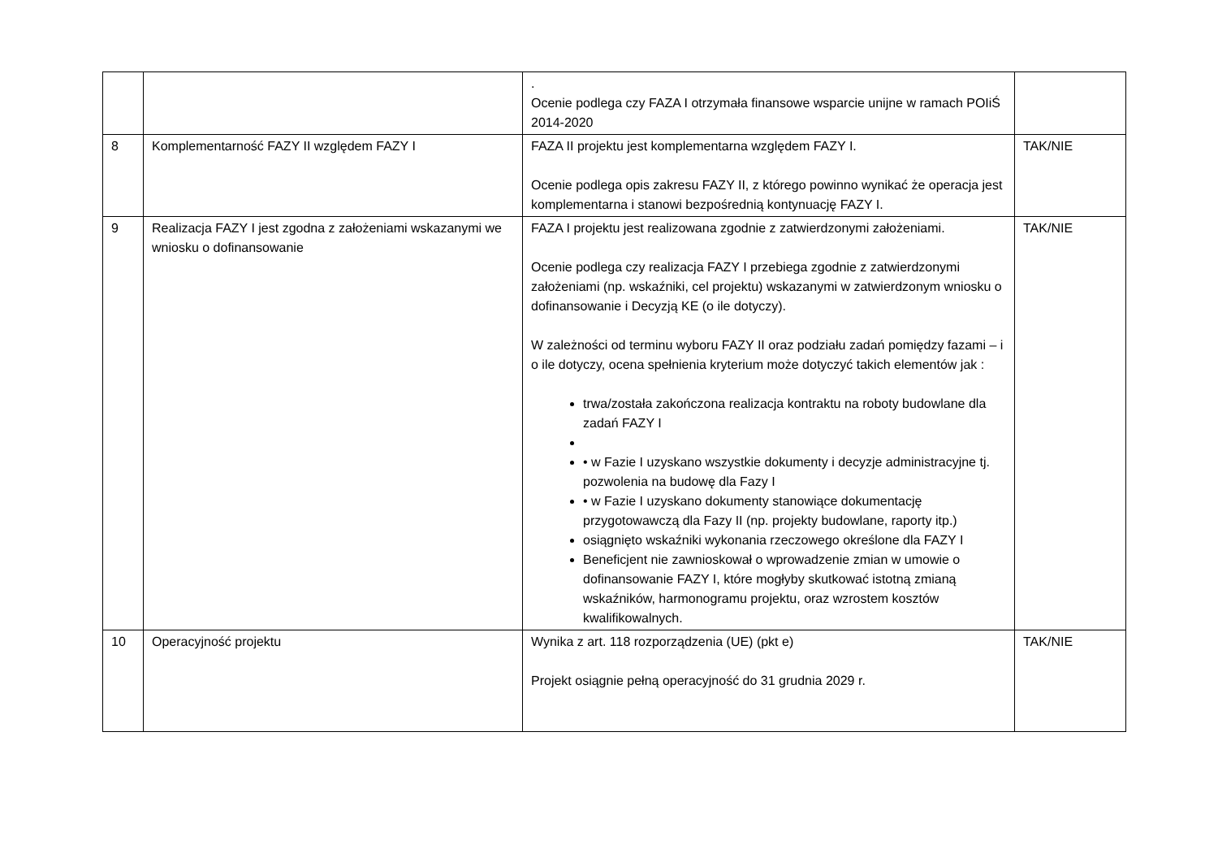| | | . Ocenie podlega czy FAZA I otrzymała finansowe wsparcie unijne w ramach POIiŚ 2014-2020 | |
| 8 | Komplementarność FAZY II względem FAZY I | FAZA II projektu jest komplementarna względem FAZY I. Ocenie podlega opis zakresu FAZY II, z którego powinno wynikać że operacja jest komplementarna i stanowi bezpośrednią kontynuację FAZY I. | TAK/NIE |
| 9 | Realizacja FAZY I jest zgodna z założeniami wskazanymi we wniosku o dofinansowanie | FAZA I projektu jest realizowana zgodnie z zatwierdzonymi założeniami. Ocenie podlega czy realizacja FAZY I przebiega zgodnie z zatwierdzonymi założeniami (np. wskaźniki, cel projektu) wskazanymi w zatwierdzonym wniosku o dofinansowanie i Decyzją KE (o ile dotyczy). W zależności od terminu wyboru FAZY II oraz podziału zadań pomiędzy fazami – i o ile dotyczy, ocena spełnienia kryterium może dotyczyć takich elementów jak : trwa/została zakończona realizacja kontraktu na roboty budowlane dla zadań FAZY I • w Fazie I uzyskano wszystkie dokumenty i decyzje administracyjne tj. pozwolenia na budowę dla Fazy I • w Fazie I uzyskano dokumenty stanowiące dokumentację przygotowawczą dla Fazy II (np. projekty budowlane, raporty itp.) osiągnięto wskaźniki wykonania rzeczowego określone dla FAZY I Beneficjent nie zawnioskował o wprowadzenie zmian w umowie o dofinansowanie FAZY I, które mogłyby skutkować istotną zmianą wskaźników, harmonogramu projektu, oraz wzrostem kosztów kwalifikowalnych. | TAK/NIE |
| 10 | Operacyjność projektu | Wynika z art. 118 rozporządzenia (UE) (pkt e) Projekt osiągnie pełną operacyjność do 31 grudnia 2029 r. | TAK/NIE |